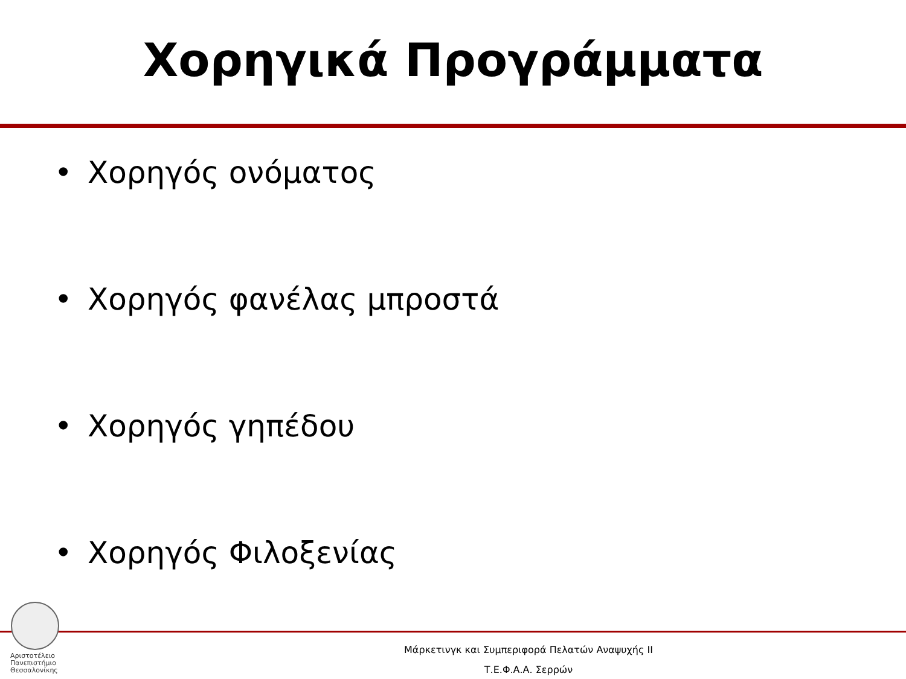Χορηγικά Προγράμματα
• Χορηγός ονόματος
• Χορηγός φανέλας μπροστά
• Χορηγός γηπέδου
• Χορηγός Φιλοξενίας
Αριστοτέλειο
Πανεπιστήμιο
Θεσσαλονίκης
Μάρκετινγκ και Συμπεριφορά Πελατών Αναψυχής ΙΙ
Τ.Ε.Φ.Α.Α. Σερρών